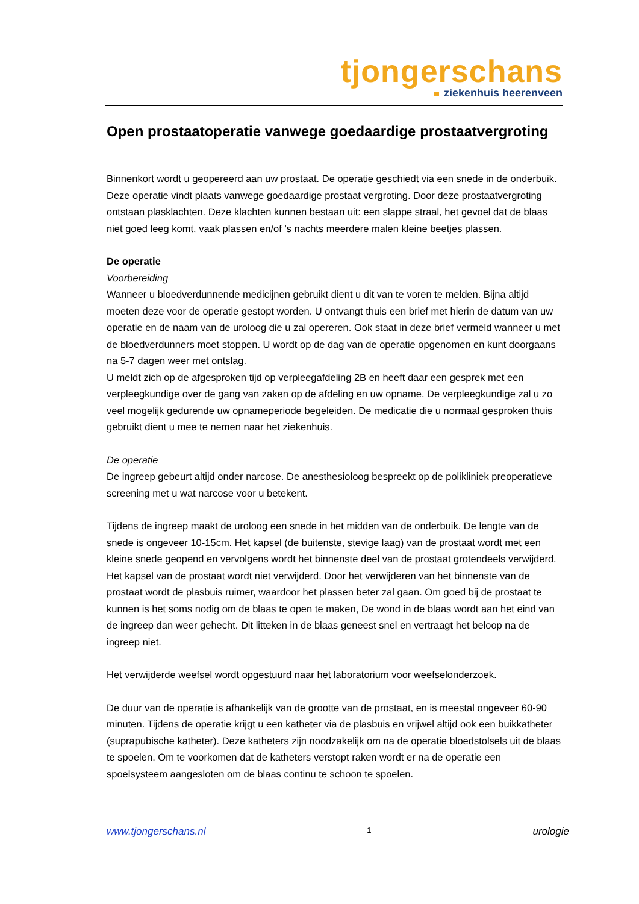tjongerschans
ziekenhuis heerenveen
Open prostaatoperatie vanwege goedaardige prostaatvergroting
Binnenkort wordt u geopereerd aan uw prostaat. De operatie geschiedt via een snede in de onderbuik. Deze operatie vindt plaats vanwege goedaardige prostaat vergroting. Door deze prostaatvergroting ontstaan plasklachten. Deze klachten kunnen bestaan uit: een slappe straal, het gevoel dat de blaas niet goed leeg komt, vaak plassen en/of ’s nachts meerdere malen kleine beetjes plassen.
De operatie
Voorbereiding
Wanneer u bloedverdunnende medicijnen gebruikt dient u dit van te voren te melden. Bijna altijd moeten deze voor de operatie gestopt worden. U ontvangt thuis een brief met hierin de datum van uw operatie en de naam van de uroloog die u zal opereren. Ook staat in deze brief vermeld wanneer u met de bloedverdunners moet stoppen. U wordt op de dag van de operatie opgenomen en kunt doorgaans na 5-7 dagen weer met ontslag.
U meldt zich op de afgesproken tijd op verpleegafdeling 2B en heeft daar een gesprek met een verpleegkundige over de gang van zaken op de afdeling en uw opname. De verpleegkundige zal u zo veel mogelijk gedurende uw opnameperiode begeleiden. De medicatie die u normaal gesproken thuis gebruikt dient u mee te nemen naar het ziekenhuis.
De operatie
De ingreep gebeurt altijd onder narcose. De anesthesioloog bespreekt op de polikliniek preoperatieve screening met u wat narcose voor u betekent.
Tijdens de ingreep maakt de uroloog een snede in het midden van de onderbuik. De lengte van de snede is ongeveer 10-15cm. Het kapsel (de buitenste, stevige laag) van de prostaat wordt met een kleine snede geopend en vervolgens wordt het binnenste deel van de prostaat grotendeels verwijderd. Het kapsel van de prostaat wordt niet verwijderd. Door het verwijderen van het binnenste van de prostaat wordt de plasbuis ruimer, waardoor het plassen beter zal gaan. Om goed bij de prostaat te kunnen is het soms nodig om de blaas te open te maken, De wond in de blaas wordt aan het eind van de ingreep dan weer gehecht. Dit litteken in de blaas geneest snel en vertraagt het beloop na de ingreep niet.
Het verwijderde weefsel wordt opgestuurd naar het laboratorium voor weefselonderzoek.
De duur van de operatie is afhankelijk van de grootte van de prostaat, en is meestal ongeveer 60-90 minuten. Tijdens de operatie krijgt u een katheter via de plasbuis en vrijwel altijd ook een buikkatheter (suprapubische katheter). Deze katheters zijn noodzakelijk om na de operatie bloedstolsels uit de blaas te spoelen. Om te voorkomen dat de katheters verstopt raken wordt er na de operatie een spoelsysteem aangesloten om de blaas continu te schoon te spoelen.
www.tjongerschans.nl 1 urologie